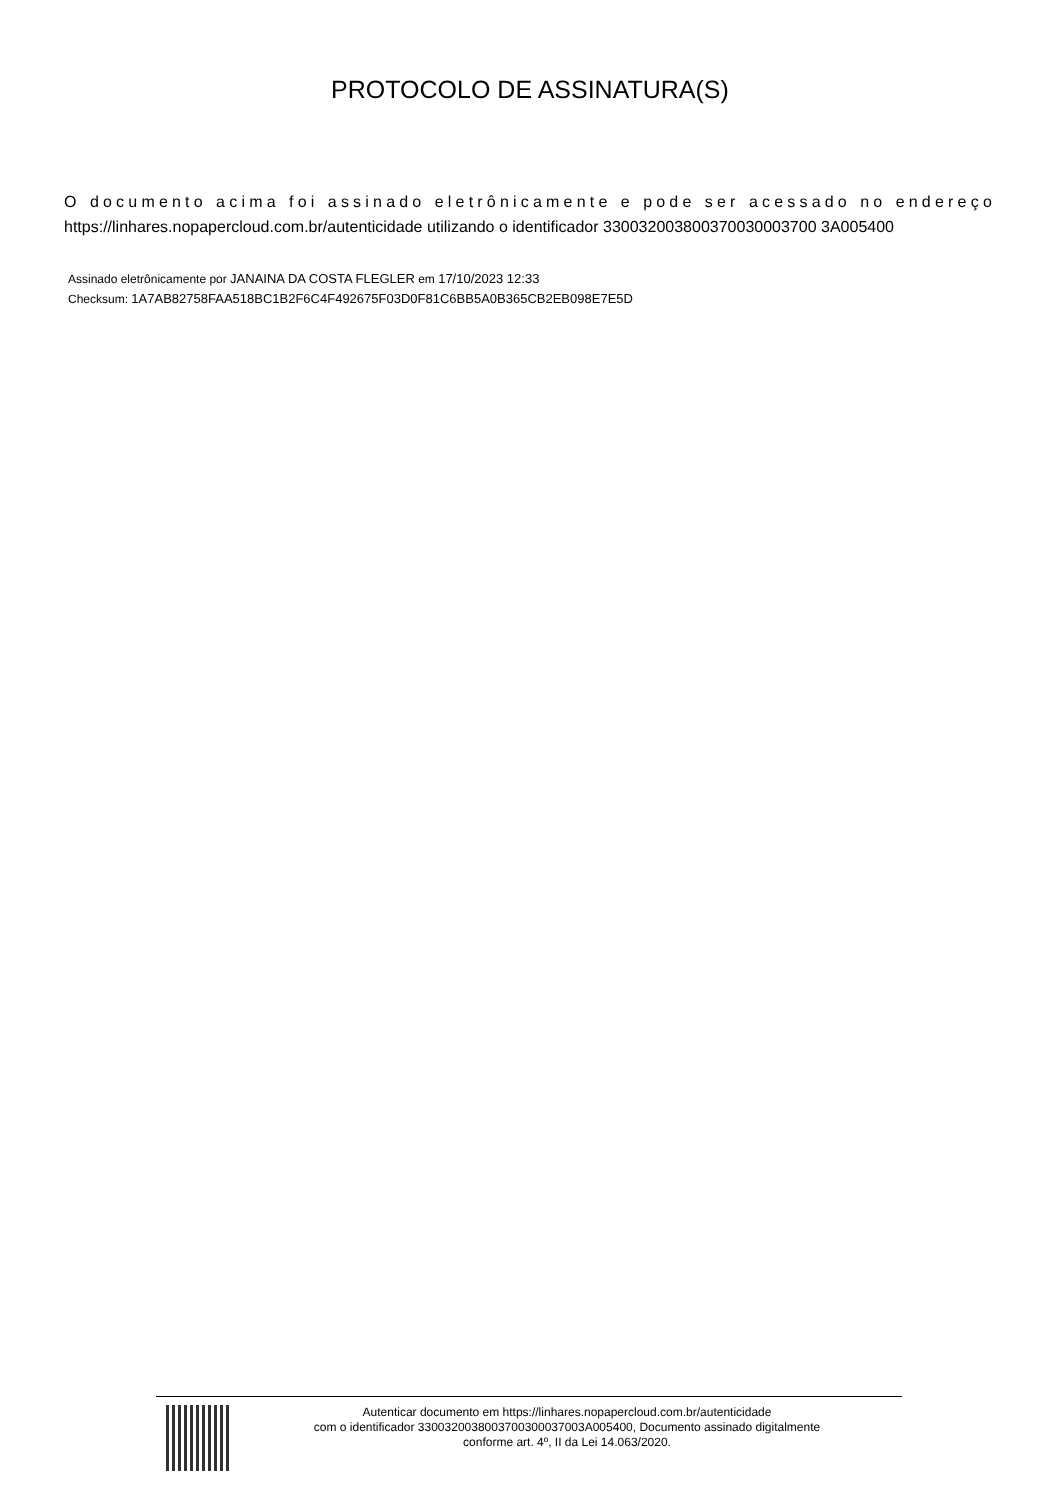PROTOCOLO DE ASSINATURA(S)
O documento acima foi assinado eletrônicamente e pode ser acessado no endereço https://linhares.nopapercloud.com.br/autenticidade utilizando o identificador 330032003800370030003700 3A005400
Assinado eletrônicamente por JANAINA DA COSTA FLEGLER em 17/10/2023 12:33
Checksum: 1A7AB82758FAA518BC1B2F6C4F492675F03D0F81C6BB5A0B365CB2EB098E7E5D
Autenticar documento em https://linhares.nopapercloud.com.br/autenticidade
com o identificador 3300320038003700300037003A005400, Documento assinado digitalmente
conforme art. 4º, II da Lei 14.063/2020.